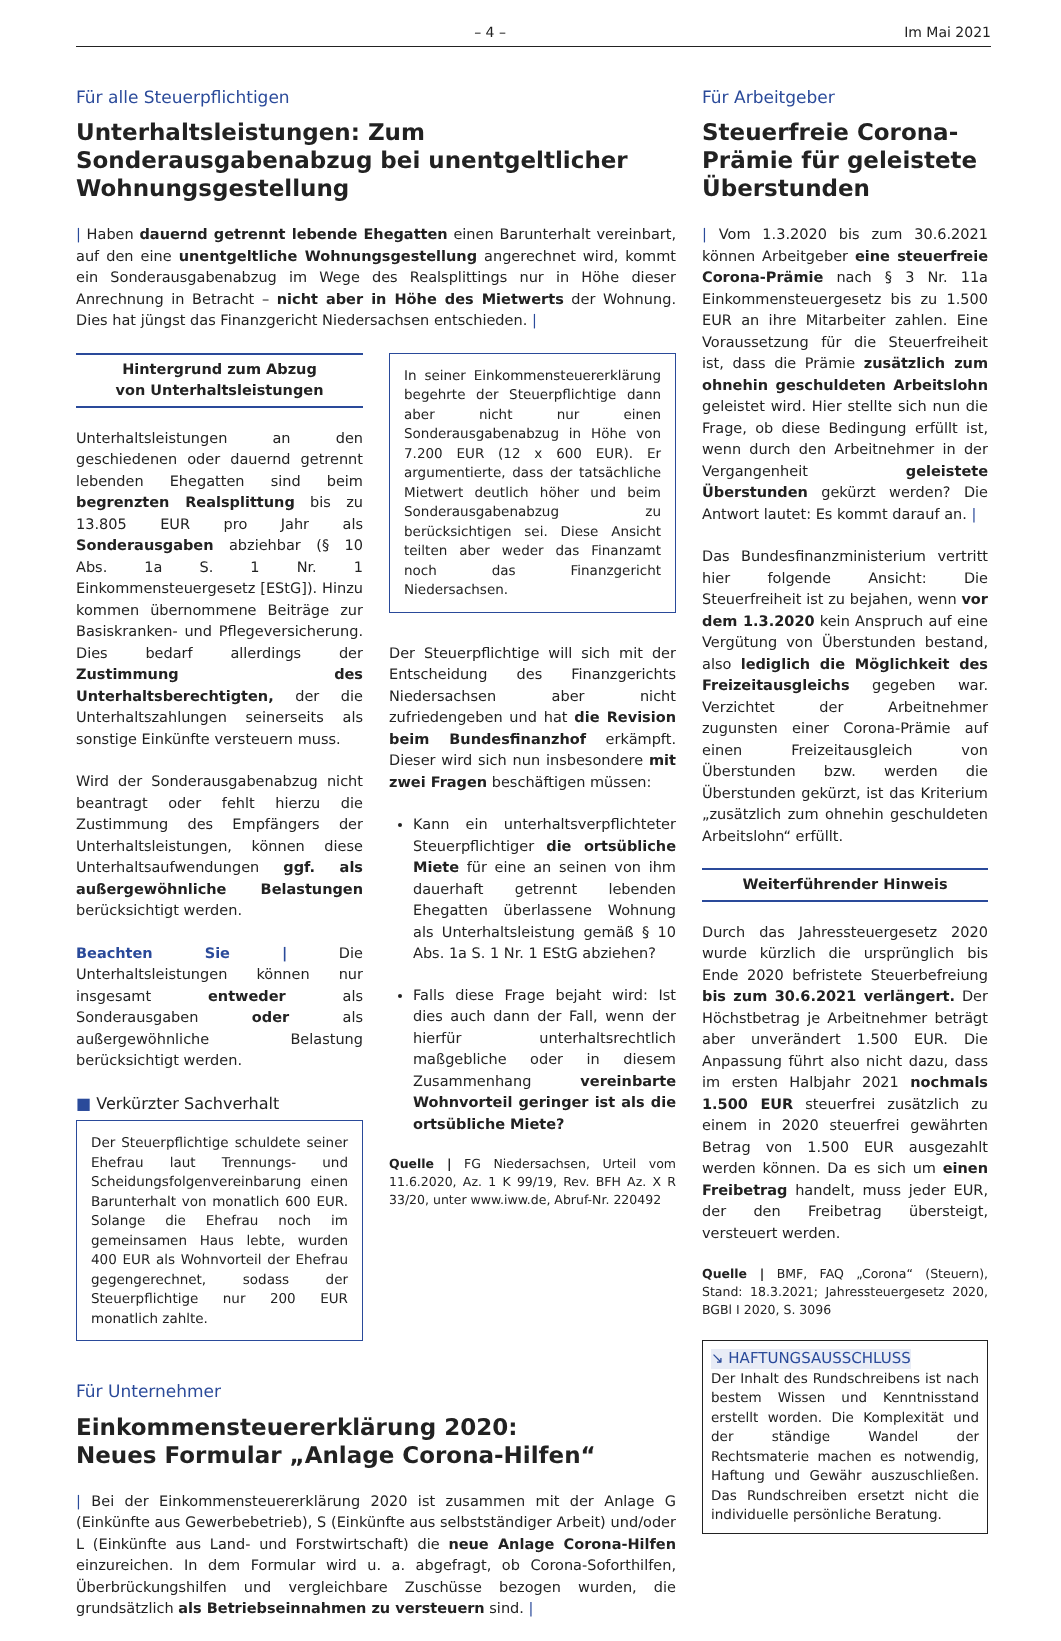– 4 – Im Mai 2021
Für alle Steuerpflichtigen
Unterhaltsleistungen: Zum Sonderausgabenabzug bei unentgeltlicher Wohnungsgestellung
| Haben dauernd getrennt lebende Ehegatten einen Barunterhalt vereinbart, auf den eine unentgeltliche Wohnungsgestellung angerechnet wird, kommt ein Sonderausgabenabzug im Wege des Realsplittings nur in Höhe dieser Anrechnung in Betracht – nicht aber in Höhe des Mietwerts der Wohnung. Dies hat jüngst das Finanzgericht Niedersachsen entschieden. |
Hintergrund zum Abzug
von Unterhaltsleistungen
Unterhaltsleistungen an den geschiedenen oder dauernd getrennt lebenden Ehegatten sind beim begrenzten Realsplittung bis zu 13.805 EUR pro Jahr als Sonderausgaben abziehbar (§ 10 Abs. 1a S. 1 Nr. 1 Einkommensteuergesetz [EStG]). Hinzu kommen übernommene Beiträge zur Basiskranken- und Pflegeversicherung. Dies bedarf allerdings der Zustimmung des Unterhaltsberechtigten, der die Unterhaltszahlungen seinerseits als sonstige Einkünfte versteuern muss.
Wird der Sonderausgabenabzug nicht beantragt oder fehlt hierzu die Zustimmung des Empfängers der Unterhaltsleistungen, können diese Unterhaltsaufwendungen ggf. als außergewöhnliche Belastungen berücksichtigt werden.
Beachten Sie | Die Unterhaltsleistungen können nur insgesamt entweder als Sonderausgaben oder als außergewöhnliche Belastung berücksichtigt werden.
■ Verkürzter Sachverhalt
Der Steuerpflichtige schuldete seiner Ehefrau laut Trennungs- und Scheidungsfolgenvereinbarung einen Barunterhalt von monatlich 600 EUR. Solange die Ehefrau noch im gemeinsamen Haus lebte, wurden 400 EUR als Wohnvorteil der Ehefrau gegengerechnet, sodass der Steuerpflichtige nur 200 EUR monatlich zahlte.
In seiner Einkommensteuererklärung begehrte der Steuerpflichtige dann aber nicht nur einen Sonderausgabenabzug in Höhe von 7.200 EUR (12 x 600 EUR). Er argumentierte, dass der tatsächliche Mietwert deutlich höher und beim Sonderausgabenabzug zu berücksichtigen sei. Diese Ansicht teilten aber weder das Finanzamt noch das Finanzgericht Niedersachsen.
Der Steuerpflichtige will sich mit der Entscheidung des Finanzgerichts Niedersachsen aber nicht zufriedengeben und hat die Revision beim Bundesfinanzhof erkämpft. Dieser wird sich nun insbesondere mit zwei Fragen beschäftigen müssen:
Kann ein unterhaltsverpflichteter Steuerpflichtiger die ortsübliche Miete für eine an seinen von ihm dauerhaft getrennt lebenden Ehegatten überlassene Wohnung als Unterhaltsleistung gemäß § 10 Abs. 1a S. 1 Nr. 1 EStG abziehen?
Falls diese Frage bejaht wird: Ist dies auch dann der Fall, wenn der hierfür unterhaltsrechtlich maßgebliche oder in diesem Zusammenhang vereinbarte Wohnvorteil geringer ist als die ortsübliche Miete?
Quelle | FG Niedersachsen, Urteil vom 11.6.2020, Az. 1 K 99/19, Rev. BFH Az. X R 33/20, unter www.iww.de, Abruf-Nr. 220492
Für Unternehmer
Einkommensteuererklärung 2020:
Neues Formular „Anlage Corona-Hilfen“
| Bei der Einkommensteuererklärung 2020 ist zusammen mit der Anlage G (Einkünfte aus Gewerbebetrieb), S (Einkünfte aus selbstständiger Arbeit) und/oder L (Einkünfte aus Land- und Forstwirtschaft) die neue Anlage Corona-Hilfen einzureichen. In dem Formular wird u. a. abgefragt, ob Corona-Soforthilfen, Überbrückungshilfen und vergleichbare Zuschüsse bezogen wurden, die grundsätzlich als Betriebseinnahmen zu versteuern sind. |
Für Arbeitgeber
Steuerfreie Corona-Prämie für geleistete Überstunden
| Vom 1.3.2020 bis zum 30.6.2021 können Arbeitgeber eine steuerfreie Corona-Prämie nach § 3 Nr. 11a Einkommensteuergesetz bis zu 1.500 EUR an ihre Mitarbeiter zahlen. Eine Voraussetzung für die Steuerfreiheit ist, dass die Prämie zusätzlich zum ohnehin geschuldeten Arbeitslohn geleistet wird. Hier stellte sich nun die Frage, ob diese Bedingung erfüllt ist, wenn durch den Arbeitnehmer in der Vergangenheit geleistete Überstunden gekürzt werden? Die Antwort lautet: Es kommt darauf an. |
Das Bundesfinanzministerium vertritt hier folgende Ansicht: Die Steuerfreiheit ist zu bejahen, wenn vor dem 1.3.2020 kein Anspruch auf eine Vergütung von Überstunden bestand, also lediglich die Möglichkeit des Freizeitausgleichs gegeben war. Verzichtet der Arbeitnehmer zugunsten einer Corona-Prämie auf einen Freizeitausgleich von Überstunden bzw. werden die Überstunden gekürzt, ist das Kriterium „zusätzlich zum ohnehin geschuldeten Arbeitslohn“ erfüllt.
Weiterführender Hinweis
Durch das Jahressteuergesetz 2020 wurde kürzlich die ursprünglich bis Ende 2020 befristete Steuerbefreiung bis zum 30.6.2021 verlängert. Der Höchstbetrag je Arbeitnehmer beträgt aber unverändert 1.500 EUR. Die Anpassung führt also nicht dazu, dass im ersten Halbjahr 2021 nochmals 1.500 EUR steuerfrei zusätzlich zu einem in 2020 steuerfrei gewährten Betrag von 1.500 EUR ausgezahlt werden können. Da es sich um einen Freibetrag handelt, muss jeder EUR, der den Freibetrag übersteigt, versteuert werden.
Quelle | BMF, FAQ „Corona“ (Steuern), Stand: 18.3.2021; Jahressteuergesetz 2020, BGBl I 2020, S. 3096
↘ HAFTUNGSAUSSCHLUSS
Der Inhalt des Rundschreibens ist nach bestem Wissen und Kenntnisstand erstellt worden. Die Komplexität und der ständige Wandel der Rechtsmaterie machen es notwendig, Haftung und Gewähr auszuschließen. Das Rundschreiben ersetzt nicht die individuelle persönliche Beratung.